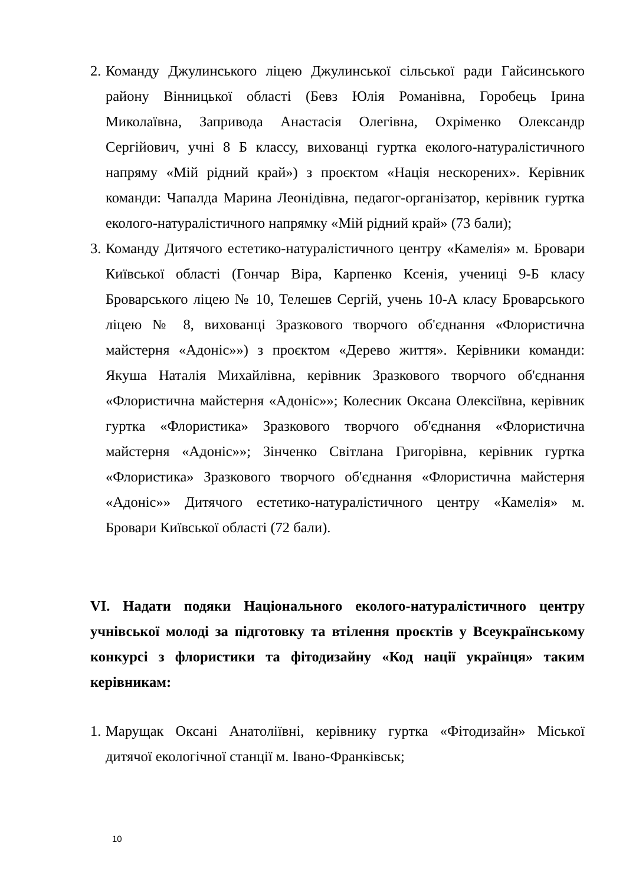2. Команду Джулинського ліцею Джулинської сільської ради Гайсинського району Вінницької області (Бевз Юлія Романівна, Горобець Ірина Миколаївна, Запривода Анастасія Олегівна, Охріменко Олександр Сергійович, учні 8 Б классу, вихованці гуртка еколого-натуралістичного напряму «Мій рідний край») з проєктом «Нація нескорених». Керівник команди: Чапалда Марина Леонідівна, педагог-організатор, керівник гуртка еколого-натуралістичного напрямку «Мій рідний край» (73 бали);
3. Команду Дитячого естетико-натуралістичного центру «Камелія» м. Бровари Київської області (Гончар Віра, Карпенко Ксенія, учениці 9-Б класу Броварського ліцею № 10, Телешев Сергій, учень 10-А класу Броварського ліцею № 8, вихованці Зразкового творчого об'єднання «Флористична майстерня «Адоніс»») з проєктом «Дерево життя». Керівники команди: Якуша Наталія Михайлівна, керівник Зразкового творчого об'єднання «Флористична майстерня «Адоніс»»; Колесник Оксана Олексіївна, керівник гуртка «Флористика» Зразкового творчого об'єднання «Флористична майстерня «Адоніс»»; Зінченко Світлана Григорівна, керівник гуртка «Флористика» Зразкового творчого об'єднання «Флористична майстерня «Адоніс»» Дитячого естетико-натуралістичного центру «Камелія» м. Бровари Київської області (72 бали).
VI. Надати подяки Національного еколого-натуралістичного центру учнівської молоді за підготовку та втілення проєктів у Всеукраїнському конкурсі з флористики та фітодизайну «Код нації українця» таким керівникам:
1. Марущак Оксані Анатоліївні, керівнику гуртка «Фітодизайн» Міської дитячої екологічної станції м. Івано-Франківськ;
10